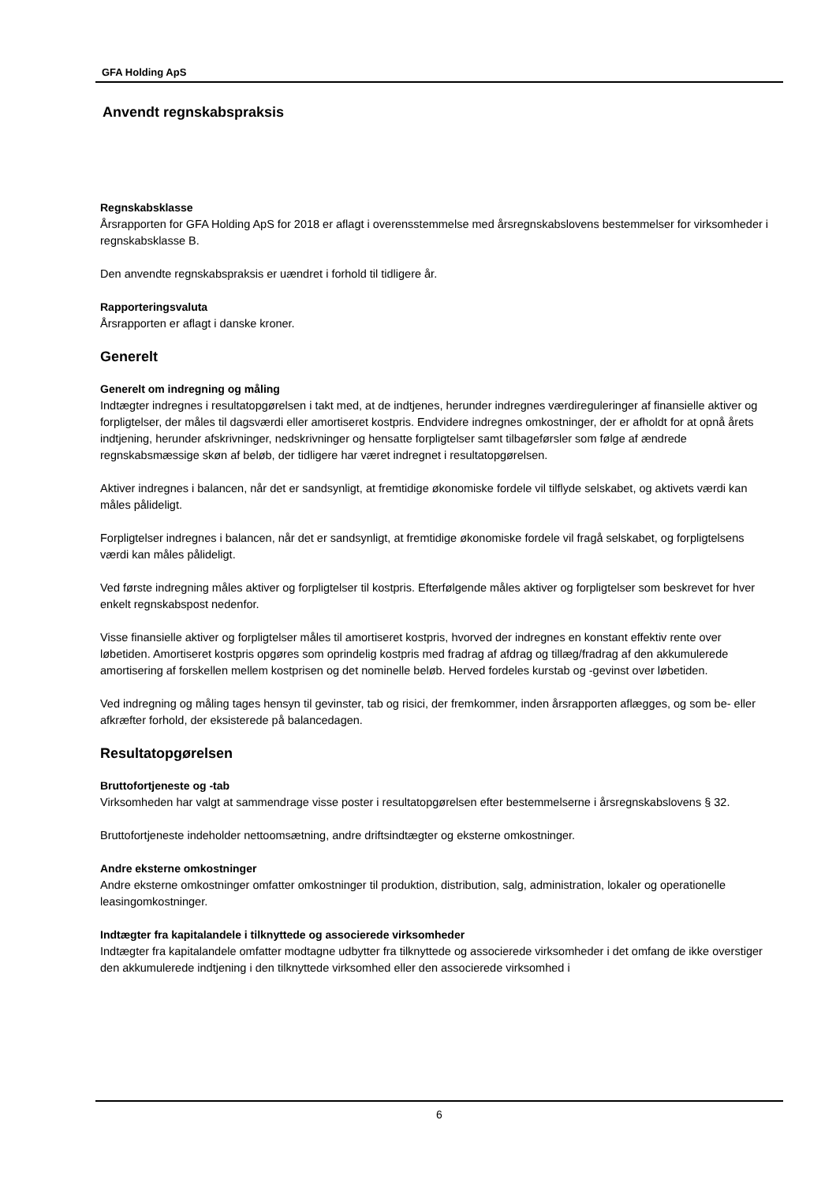GFA Holding ApS
Anvendt regnskabspraksis
Regnskabsklasse
Årsrapporten for GFA Holding ApS for 2018 er aflagt i overensstemmelse med årsregnskabslovens bestemmelser for virksomheder i regnskabsklasse B.
Den anvendte regnskabspraksis er uændret i forhold til tidligere år.
Rapporteringsvaluta
Årsrapporten er aflagt i danske kroner.
Generelt
Generelt om indregning og måling
Indtægter indregnes i resultatopgørelsen i takt med, at de indtjenes, herunder indregnes værdireguleringer af finansielle aktiver og forpligtelser, der måles til dagsværdi eller amortiseret kostpris. Endvidere indregnes omkostninger, der er afholdt for at opnå årets indtjening, herunder afskrivninger, nedskrivninger og hensatte forpligtelser samt tilbageførsler som følge af ændrede regnskabsmæssige skøn af beløb, der tidligere har været indregnet i resultatopgørelsen.
Aktiver indregnes i balancen, når det er sandsynligt, at fremtidige økonomiske fordele vil tilflyde selskabet, og aktivets værdi kan måles pålideligt.
Forpligtelser indregnes i balancen, når det er sandsynligt, at fremtidige økonomiske fordele vil fragå selskabet, og forpligtelsens værdi kan måles pålideligt.
Ved første indregning måles aktiver og forpligtelser til kostpris. Efterfølgende måles aktiver og forpligtelser som beskrevet for hver enkelt regnskabspost nedenfor.
Visse finansielle aktiver og forpligtelser måles til amortiseret kostpris, hvorved der indregnes en konstant effektiv rente over løbetiden. Amortiseret kostpris opgøres som oprindelig kostpris med fradrag af afdrag og tillæg/fradrag af den akkumulerede amortisering af forskellen mellem kostprisen og det nominelle beløb. Herved fordeles kurstab og -gevinst over løbetiden.
Ved indregning og måling tages hensyn til gevinster, tab og risici, der fremkommer, inden årsrapporten aflægges, og som be- eller afkræfter forhold, der eksisterede på balancedagen.
Resultatopgørelsen
Bruttofortjeneste og -tab
Virksomheden har valgt at sammendrage visse poster i resultatopgørelsen efter bestemmelserne i årsregnskabslovens § 32.
Bruttofortjeneste indeholder nettoomsætning, andre driftsindtægter og eksterne omkostninger.
Andre eksterne omkostninger
Andre eksterne omkostninger omfatter omkostninger til produktion, distribution, salg, administration, lokaler og operationelle leasingomkostninger.
Indtægter fra kapitalandele i tilknyttede og associerede virksomheder
Indtægter fra kapitalandele omfatter modtagne udbytter fra tilknyttede og associerede virksomheder i det omfang de ikke overstiger den akkumulerede indtjening i den tilknyttede virksomhed eller den associerede virksomhed i
6